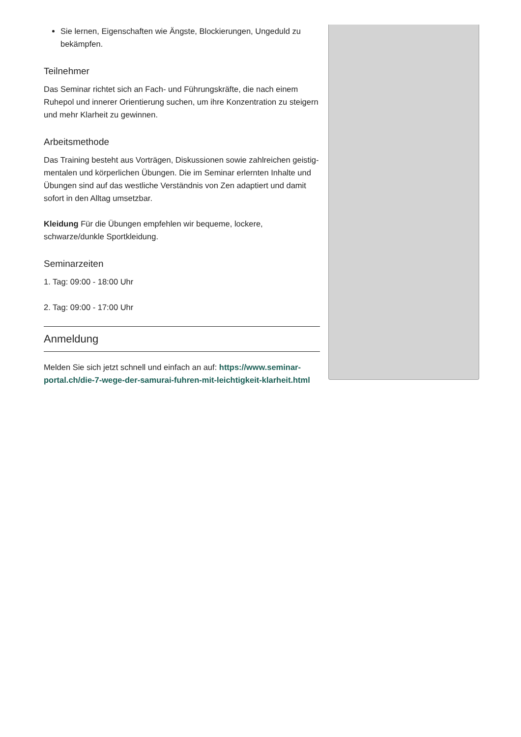Sie lernen, Eigenschaften wie Ängste, Blockierungen, Ungeduld zu bekämpfen.
Teilnehmer
Das Seminar richtet sich an Fach- und Führungskräfte, die nach einem Ruhepol und innerer Orientierung suchen, um ihre Konzentration zu steigern und mehr Klarheit zu gewinnen.
Arbeitsmethode
Das Training besteht aus Vorträgen, Diskussionen sowie zahlreichen geistig-mentalen und körperlichen Übungen. Die im Seminar erlernten Inhalte und Übungen sind auf das westliche Verständnis von Zen adaptiert und damit sofort in den Alltag umsetzbar.
Kleidung Für die Übungen empfehlen wir bequeme, lockere, schwarze/dunkle Sportkleidung.
Seminarzeiten
1. Tag: 09:00 - 18:00 Uhr
2. Tag: 09:00 - 17:00 Uhr
Anmeldung
Melden Sie sich jetzt schnell und einfach an auf: https://www.seminar-portal.ch/die-7-wege-der-samurai-fuhren-mit-leichtigkeit-klarheit.html